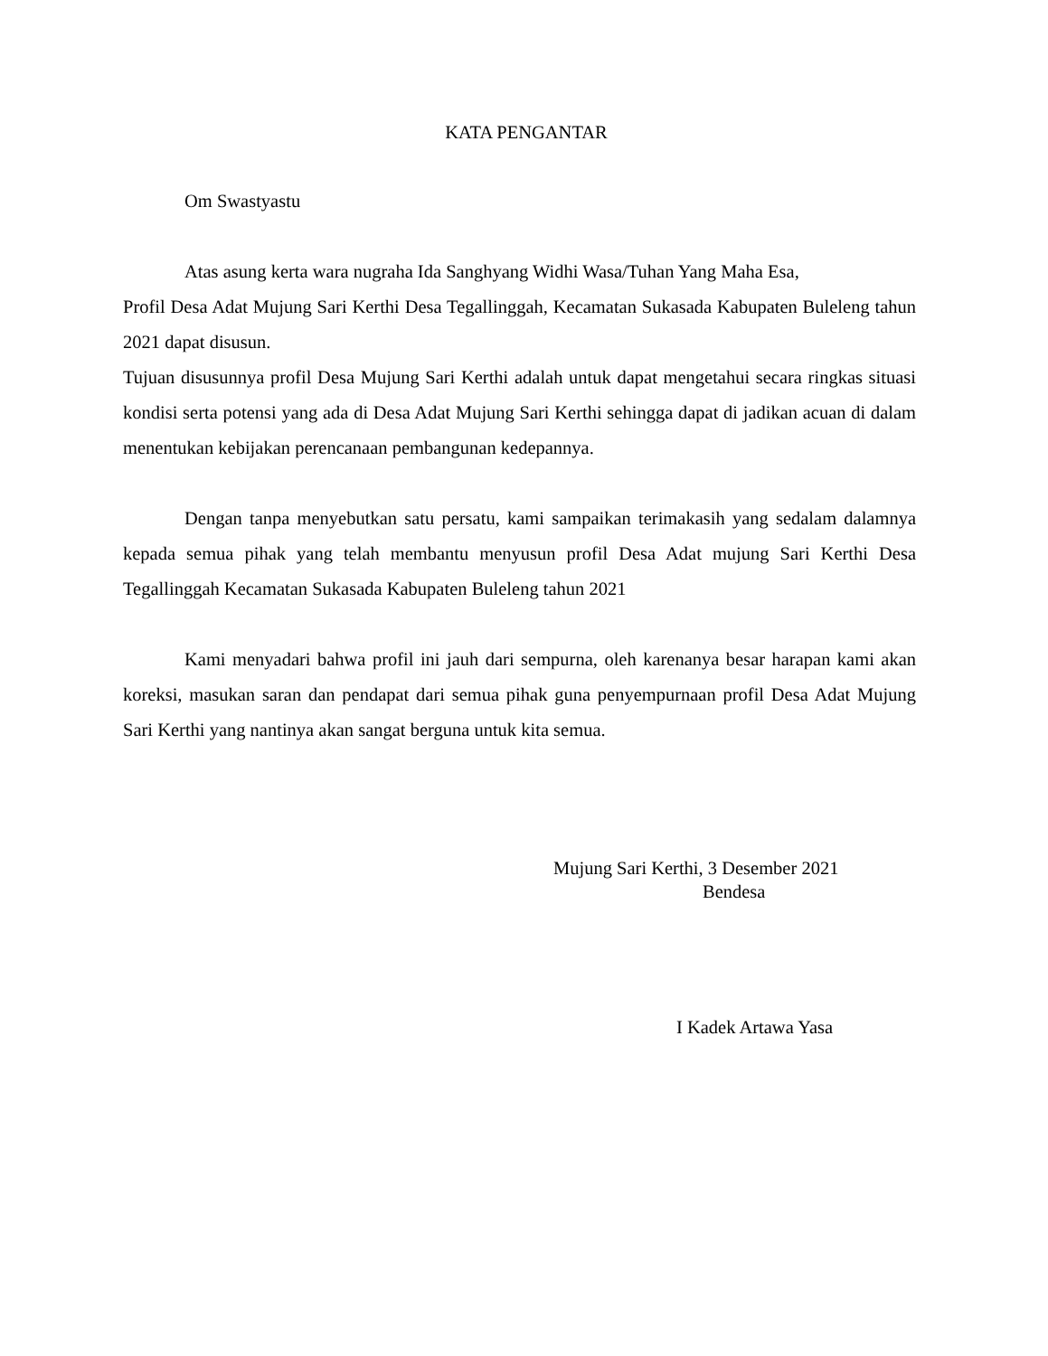KATA PENGANTAR
Om Swastyastu
Atas asung kerta wara nugraha Ida Sanghyang Widhi Wasa/Tuhan Yang Maha Esa,
Profil Desa Adat Mujung Sari Kerthi Desa Tegallinggah, Kecamatan Sukasada Kabupaten Buleleng tahun 2021 dapat disusun.
Tujuan disusunnya profil Desa Mujung Sari Kerthi adalah untuk dapat mengetahui secara ringkas situasi kondisi serta potensi yang ada di Desa Adat Mujung Sari Kerthi sehingga dapat di jadikan acuan di dalam menentukan kebijakan perencanaan pembangunan kedepannya.
Dengan tanpa menyebutkan satu persatu, kami sampaikan terimakasih yang sedalam dalamnya kepada semua pihak yang telah membantu menyusun profil Desa Adat mujung Sari Kerthi Desa Tegallinggah Kecamatan Sukasada Kabupaten Buleleng tahun 2021
Kami menyadari bahwa profil ini jauh dari sempurna, oleh karenanya besar harapan kami akan koreksi, masukan saran dan pendapat dari semua pihak guna penyempurnaan profil Desa Adat Mujung Sari Kerthi yang nantinya akan sangat berguna untuk kita semua.
Mujung Sari Kerthi, 3 Desember 2021
Bendesa
I Kadek Artawa Yasa